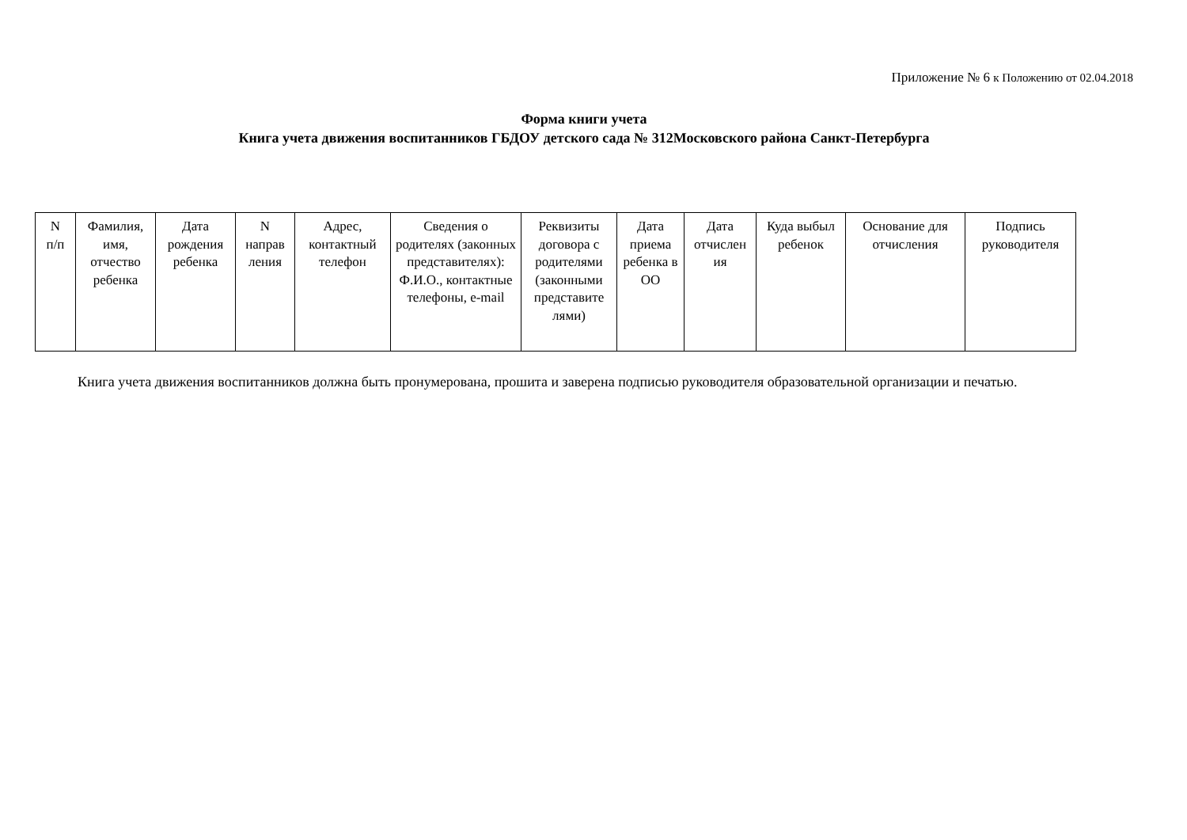Приложение № 6 к Положению от 02.04.2018
Форма книги учета
Книга учета движения воспитанников ГБДОУ детского сада № 312Московского района Санкт-Петербурга
| N п/п | Фамилия, имя, отчество ребенка | Дата рождения ребенка | N направ ления | Адрес, контактный телефон | Сведения о родителях (законных представителях): Ф.И.О., контактные телефоны, e-mail | Реквизиты договора с родителями (законными представите лями) | Дата приема ребенка в ОО | Дата отчислен ия | Куда выбыл ребенок | Основание для отчисления | Подпись руководителя |
| --- | --- | --- | --- | --- | --- | --- | --- | --- | --- | --- | --- |
Книга учета движения воспитанников должна быть пронумерована, прошита и заверена подписью руководителя образовательной организации и печатью.